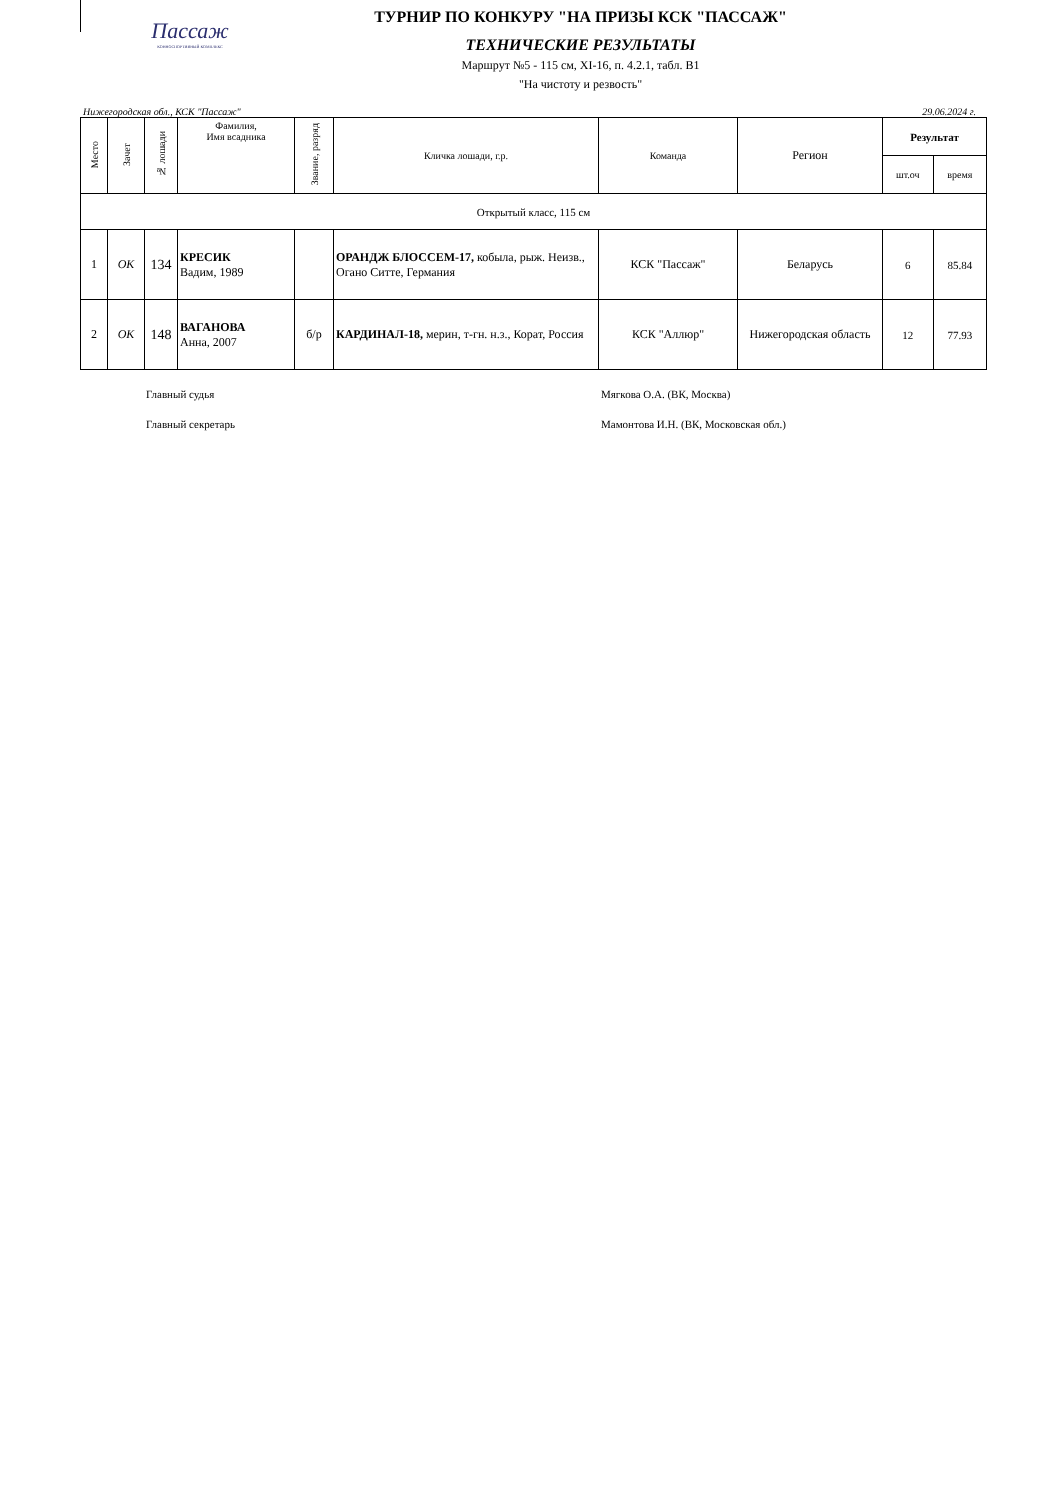Пассаж
КОННОСПОРТИВНЫЙ КОМПЛЕКС
ТУРНИР ПО КОНКУРУ "НА ПРИЗЫ КСК "ПАССАЖ"
ТЕХНИЧЕСКИЕ РЕЗУЛЬТАТЫ
Маршрут №5 - 115 см, XI-16, п. 4.2.1, табл. В1
"На чистоту и резвость"
Нижегородская обл., КСК "Пассаж" 29.06.2024 г.
| Место | Зачет | № лошади | Фамилия, Имя всадника | Звание, разряд | Кличка лошади, г.р. | Команда | Регион | Результат | |
| --- | --- | --- | --- | --- | --- | --- | --- | --- | --- |
| | | | | | | | | шт.оч | время |
| Открытый класс, 115 см | | | | | | | | | |
| 1 | ОК | 134 | КРЕСИК Вадим, 1989 | | ОРАНДЖ БЛОССЕМ-17, кобыла, рыж. Неизв., Огано Ситте, Германия | КСК "Пассаж" | Беларусь | 6 | 85.84 |
| 2 | ОК | 148 | ВАГАНОВА Анна, 2007 | б/р | КАРДИНАЛ-18, мерин, т-гн. н.з., Корат, Россия | КСК "Аллюр" | Нижегородская область | 12 | 77.93 |
Главный судья Мягкова О.А. (ВК, Москва)
Главный секретарь Мамонтова И.Н. (ВК, Московская обл.)